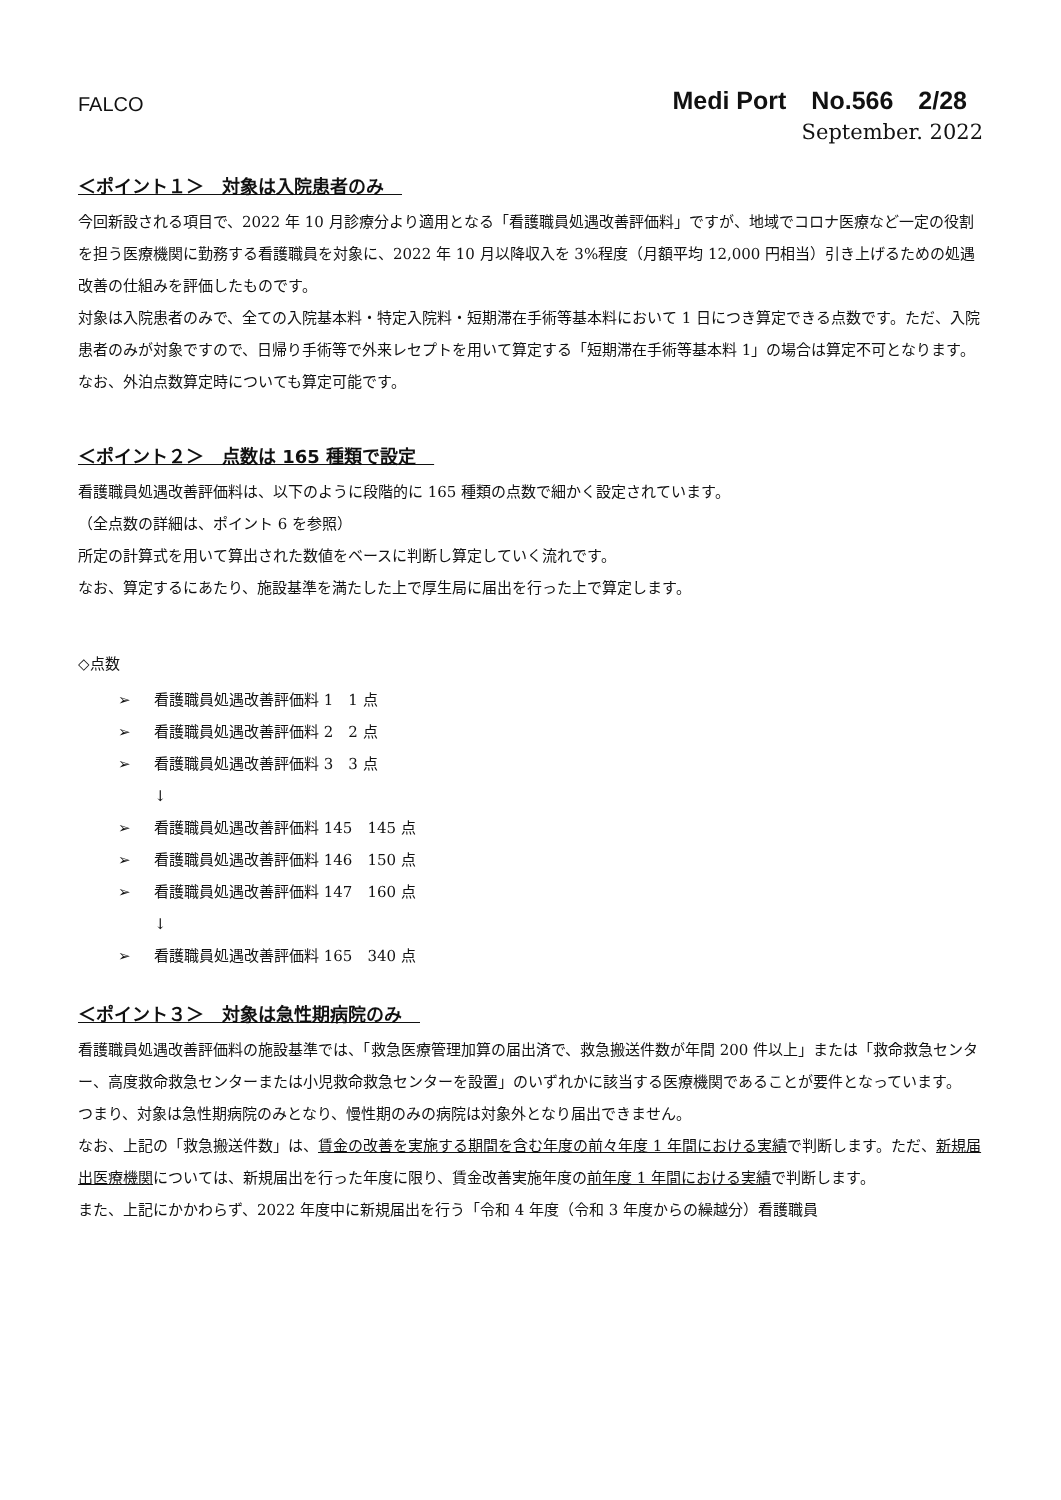FALCO
Medi Port　No.566　2/28
September. 2022
＜ポイント１＞　対象は入院患者のみ　
今回新設される項目で、2022 年 10 月診療分より適用となる「看護職員処遇改善評価料」ですが、地域でコロナ医療など一定の役割を担う医療機関に勤務する看護職員を対象に、2022 年 10 月以降収入を 3%程度（月額平均 12,000 円相当）引き上げるための処遇改善の仕組みを評価したものです。
対象は入院患者のみで、全ての入院基本料・特定入院料・短期滞在手術等基本料において 1 日につき算定できる点数です。ただ、入院患者のみが対象ですので、日帰り手術等で外来レセプトを用いて算定する「短期滞在手術等基本料 1」の場合は算定不可となります。
なお、外泊点数算定時についても算定可能です。
＜ポイント２＞　点数は 165 種類で設定　
看護職員処遇改善評価料は、以下のように段階的に 165 種類の点数で細かく設定されています。
（全点数の詳細は、ポイント 6 を参照）
所定の計算式を用いて算出された数値をベースに判断し算定していく流れです。
なお、算定するにあたり、施設基準を満たした上で厚生局に届出を行った上で算定します。
◇点数
➢ 看護職員処遇改善評価料 1　1 点
➢ 看護職員処遇改善評価料 2　2 点
➢ 看護職員処遇改善評価料 3　3 点
↓
➢ 看護職員処遇改善評価料 145　145 点
➢ 看護職員処遇改善評価料 146　150 点
➢ 看護職員処遇改善評価料 147　160 点
↓
➢ 看護職員処遇改善評価料 165　340 点
＜ポイント３＞　対象は急性期病院のみ　
看護職員処遇改善評価料の施設基準では、「救急医療管理加算の届出済で、救急搬送件数が年間 200 件以上」または「救命救急センター、高度救命救急センターまたは小児救命救急センターを設置」のいずれかに該当する医療機関であることが要件となっています。
つまり、対象は急性期病院のみとなり、慢性期のみの病院は対象外となり届出できません。
なお、上記の「救急搬送件数」は、賃金の改善を実施する期間を含む年度の前々年度 1 年間における実績で判断します。ただ、新規届出医療機関については、新規届出を行った年度に限り、賃金改善実施年度の前年度 1 年間における実績で判断します。
また、上記にかかわらず、2022 年度中に新規届出を行う「令和 4 年度（令和 3 年度からの繰越分）看護職員